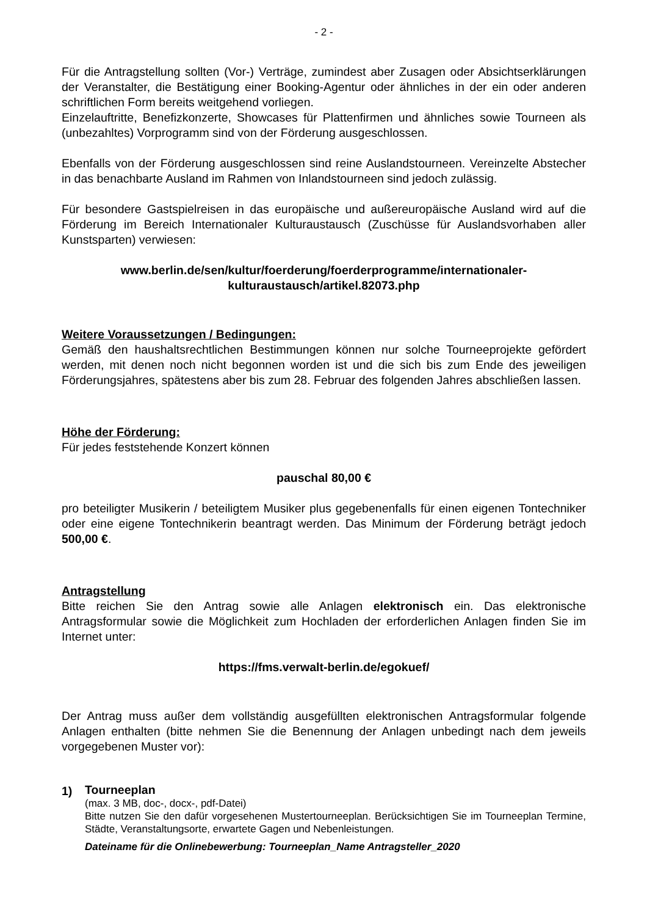- 2 -
Für die Antragstellung sollten (Vor-) Verträge, zumindest aber Zusagen oder Absichtserklärungen der Veranstalter, die Bestätigung einer Booking-Agentur oder ähnliches in der ein oder anderen schriftlichen Form bereits weitgehend vorliegen.
Einzelauftritte, Benefizkonzerte, Showcases für Plattenfirmen und ähnliches sowie Tourneen als (unbezahltes) Vorprogramm sind von der Förderung ausgeschlossen.
Ebenfalls von der Förderung ausgeschlossen sind reine Auslandstourneen. Vereinzelte Abstecher in das benachbarte Ausland im Rahmen von Inlandstourneen sind jedoch zulässig.
Für besondere Gastspielreisen in das europäische und außereuropäische Ausland wird auf die Förderung im Bereich Internationaler Kulturaustausch (Zuschüsse für Auslandsvorhaben aller Kunstsparten) verwiesen:
www.berlin.de/sen/kultur/foerderung/foerderprogramme/internationaler-kulturaustausch/artikel.82073.php
Weitere Voraussetzungen / Bedingungen:
Gemäß den haushaltsrechtlichen Bestimmungen können nur solche Tourneeprojekte gefördert werden, mit denen noch nicht begonnen worden ist und die sich bis zum Ende des jeweiligen Förderungsjahres, spätestens aber bis zum 28. Februar des folgenden Jahres abschließen lassen.
Höhe der Förderung:
Für jedes feststehende Konzert können
pauschal 80,00 €
pro beteiligter Musikerin / beteiligtem Musiker plus gegebenenfalls für einen eigenen Tontechniker oder eine eigene Tontechnikerin beantragt werden. Das Minimum der Förderung beträgt jedoch 500,00 €.
Antragstellung
Bitte reichen Sie den Antrag sowie alle Anlagen elektronisch ein. Das elektronische Antragsformular sowie die Möglichkeit zum Hochladen der erforderlichen Anlagen finden Sie im Internet unter:
https://fms.verwalt-berlin.de/egokuef/
Der Antrag muss außer dem vollständig ausgefüllten elektronischen Antragsformular folgende Anlagen enthalten (bitte nehmen Sie die Benennung der Anlagen unbedingt nach dem jeweils vorgegebenen Muster vor):
1)
Tourneeplan
(max. 3 MB, doc-, docx-, pdf-Datei)
Bitte nutzen Sie den dafür vorgesehenen Mustertourneeplan. Berücksichtigen Sie im Tourneeplan Termine, Städte, Veranstaltungsorte, erwartete Gagen und Nebenleistungen.
Dateiname für die Onlinebewerbung: Tourneeplan_Name Antragsteller_2020